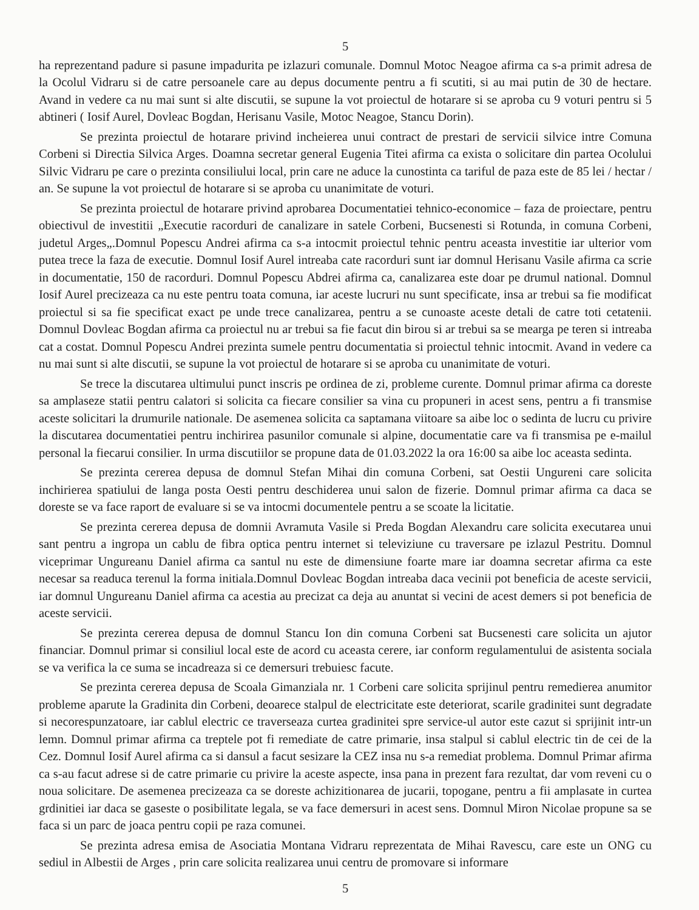5
ha reprezentand padure si pasune impadurita pe izlazuri comunale. Domnul Motoc Neagoe afirma ca s-a primit adresa de la Ocolul Vidraru si de catre persoanele care au depus documente pentru a fi scutiti, si au mai putin de 30 de hectare. Avand in vedere ca nu mai sunt si alte discutii, se supune la vot proiectul de hotarare si se aproba cu 9 voturi pentru si 5 abtineri ( Iosif Aurel, Dovleac Bogdan, Herisanu Vasile, Motoc Neagoe, Stancu Dorin).
Se prezinta proiectul de hotarare privind incheierea unui contract de prestari de servicii silvice intre Comuna Corbeni si Directia Silvica Arges. Doamna secretar general Eugenia Titei afirma ca exista o solicitare din partea Ocolului Silvic Vidraru pe care o prezinta consiliului local, prin care ne aduce la cunostinta ca tariful de paza este de 85 lei / hectar / an. Se supune la vot proiectul de hotarare si se aproba cu unanimitate de voturi.
Se prezinta proiectul de hotarare privind aprobarea Documentatiei tehnico-economice – faza de proiectare, pentru obiectivul de investitii „Executie racorduri de canalizare in satele Corbeni, Bucsenesti si Rotunda, in comuna Corbeni, judetul Arges„.Domnul Popescu Andrei afirma ca s-a intocmit proiectul tehnic pentru aceasta investitie iar ulterior vom putea trece la faza de executie. Domnul Iosif Aurel intreaba cate racorduri sunt iar domnul Herisanu Vasile afirma ca scrie in documentatie, 150 de racorduri. Domnul Popescu Abdrei afirma ca, canalizarea este doar pe drumul national. Domnul Iosif Aurel precizeaza ca nu este pentru toata comuna, iar aceste lucruri nu sunt specificate, insa ar trebui sa fie modificat proiectul si sa fie specificat exact pe unde trece canalizarea, pentru a se cunoaste aceste detali de catre toti cetatenii. Domnul Dovleac Bogdan afirma ca proiectul nu ar trebui sa fie facut din birou si ar trebui sa se mearga pe teren si intreaba cat a costat. Domnul Popescu Andrei prezinta sumele pentru documentatia si proiectul tehnic intocmit. Avand in vedere ca nu mai sunt si alte discutii, se supune la vot proiectul de hotarare si se aproba cu unanimitate de voturi.
Se trece la discutarea ultimului punct inscris pe ordinea de zi, probleme curente. Domnul primar afirma ca doreste sa amplaseze statii pentru calatori si solicita ca fiecare consilier sa vina cu propuneri in acest sens, pentru a fi transmise aceste solicitari la drumurile nationale. De asemenea solicita ca saptamana viitoare sa aibe loc o sedinta de lucru cu privire la discutarea documentatiei pentru inchirirea pasunilor comunale si alpine, documentatie care va fi transmisa pe e-mailul personal la fiecarui consilier. In urma discutiilor se propune data de 01.03.2022 la ora 16:00 sa aibe loc aceasta sedinta.
Se prezinta cererea depusa de domnul Stefan Mihai din comuna Corbeni, sat Oestii Ungureni care solicita inchirierea spatiului de langa posta Oesti pentru deschiderea unui salon de fizerie. Domnul primar afirma ca daca se doreste se va face raport de evaluare si se va intocmi documentele pentru a se scoate la licitatie.
Se prezinta cererea depusa de domnii Avramuta Vasile si Preda Bogdan Alexandru care solicita executarea unui sant pentru a ingropa un cablu de fibra optica pentru internet si televiziune cu traversare pe izlazul Pestritu. Domnul viceprimar Ungureanu Daniel afirma ca santul nu este de dimensiune foarte mare iar doamna secretar afirma ca este necesar sa readuca terenul la forma initiala.Domnul Dovleac Bogdan intreaba daca vecinii pot beneficia de aceste servicii, iar domnul Ungureanu Daniel afirma ca acestia au precizat ca deja au anuntat si vecini de acest demers si pot beneficia de aceste servicii.
Se prezinta cererea depusa de domnul Stancu Ion din comuna Corbeni sat Bucsenesti care solicita un ajutor financiar. Domnul primar si consiliul local este de acord cu aceasta cerere, iar conform regulamentului de asistenta sociala se va verifica la ce suma se incadreaza si ce demersuri trebuiesc facute.
Se prezinta cererea depusa de Scoala Gimanziala nr. 1 Corbeni care solicita sprijinul pentru remedierea anumitor probleme aparute la Gradinita din Corbeni, deoarece stalpul de electricitate este deteriorat, scarile gradinitei sunt degradate si necorespunzatoare, iar cablul electric ce traverseaza curtea gradinitei spre service-ul autor este cazut si sprijinit intr-un lemn. Domnul primar afirma ca treptele pot fi remediate de catre primarie, insa stalpul si cablul electric tin de cei de la Cez. Domnul Iosif Aurel afirma ca si dansul a facut sesizare la CEZ insa nu s-a remediat problema. Domnul Primar afirma ca s-au facut adrese si de catre primarie cu privire la aceste aspecte, insa pana in prezent fara rezultat, dar vom reveni cu o noua solicitare. De asemenea precizeaza ca se doreste achizitionarea de jucarii, topogane, pentru a fii amplasate in curtea grdinitiei iar daca se gaseste o posibilitate legala, se va face demersuri in acest sens. Domnul Miron Nicolae propune sa se faca si un parc de joaca pentru copii pe raza comunei.
Se prezinta adresa emisa de Asociatia Montana Vidraru reprezentata de Mihai Ravescu, care este un ONG cu sediul in Albestii de Arges , prin care solicita realizarea unui centru de promovare si informare
5